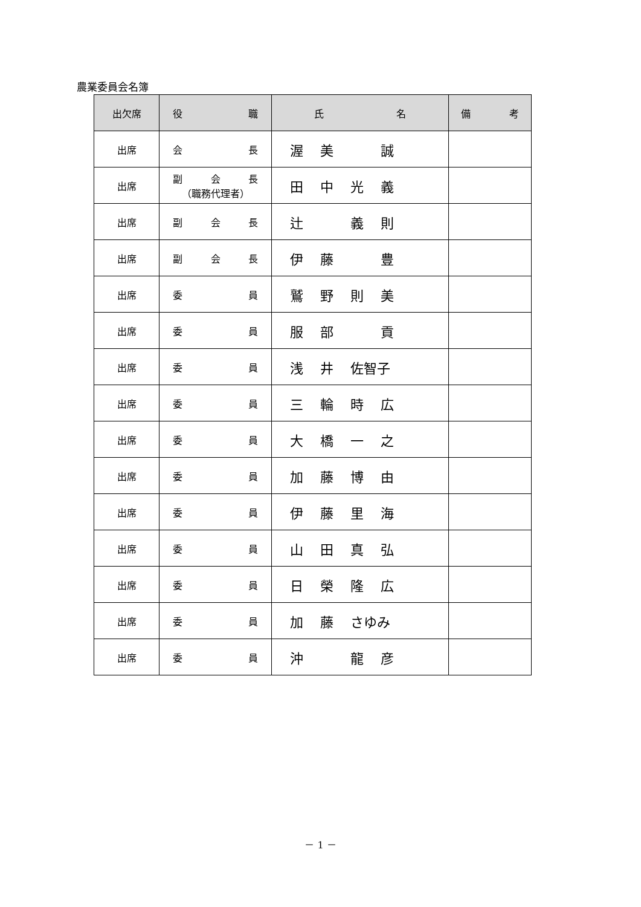農業委員会名簿
| 出欠席 | 役 職 | 氏 名 | 備 考 |
| --- | --- | --- | --- |
| 出席 | 会 長 | 渥 美 誠 | |
| 出席 | 副 会 長 （職務代理者） | 田 中 光 義 | |
| 出席 | 副 会 長 | 辻 義 則 | |
| 出席 | 副 会 長 | 伊 藤 豊 | |
| 出席 | 委 員 | 鷲 野 則 美 | |
| 出席 | 委 員 | 服 部 貢 | |
| 出席 | 委 員 | 浅 井 佐智子 | |
| 出席 | 委 員 | 三 輪 時 広 | |
| 出席 | 委 員 | 大 橋 一 之 | |
| 出席 | 委 員 | 加 藤 博 由 | |
| 出席 | 委 員 | 伊 藤 里 海 | |
| 出席 | 委 員 | 山 田 真 弘 | |
| 出席 | 委 員 | 日 榮 隆 広 | |
| 出席 | 委 員 | 加 藤 さゆみ | |
| 出席 | 委 員 | 沖 龍 彦 | |
－ 1 －